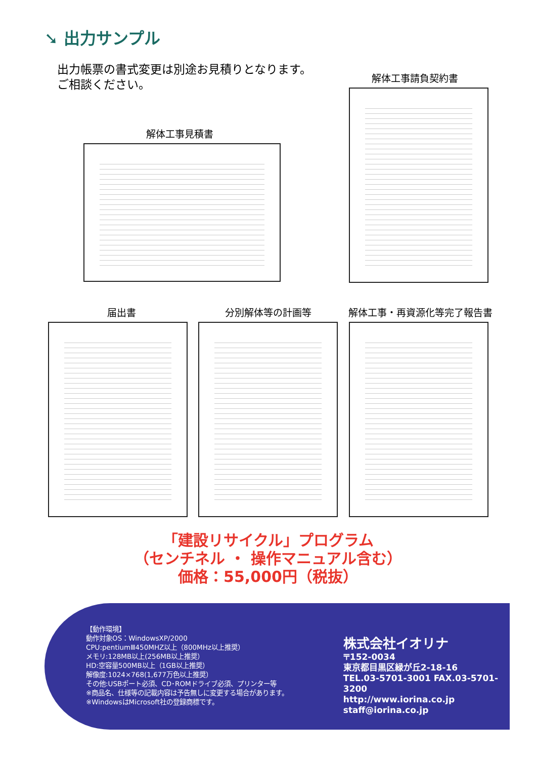➘ 出力サンプル
出力帳票の書式変更は別途お見積りとなります。
ご相談ください。
解体工事請負契約書
解体工事見積書
届出書 分別解体等の計画等 解体工事・再資源化等完了報告書
「建設リサイクル」プログラム
（センチネル ・ 操作マニュアル含む）
価格：55,000円（税抜）
【動作環境】
動作対象OS：WindowsXP/2000
CPU:pentiumⅢ450MHZ以上（800MHz以上推奨）
メモリ:128MB以上(256MB以上推奨）
HD:空容量500MB以上（1GB以上推奨）
解像度:1024×768(1,677万色以上推奨）
その他:USBポート必須、CD･ROMドライブ必須、プリンター等
※商品名、仕様等の記載内容は予告無しに変更する場合があります。
※WindowsはMicrosoft社の登録商標です。
株式会社イオリナ
〒152-0034
東京都目黒区緑が丘2-18-16
TEL.03-5701-3001 FAX.03-5701-3200
http://www.iorina.co.jp
staff@iorina.co.jp